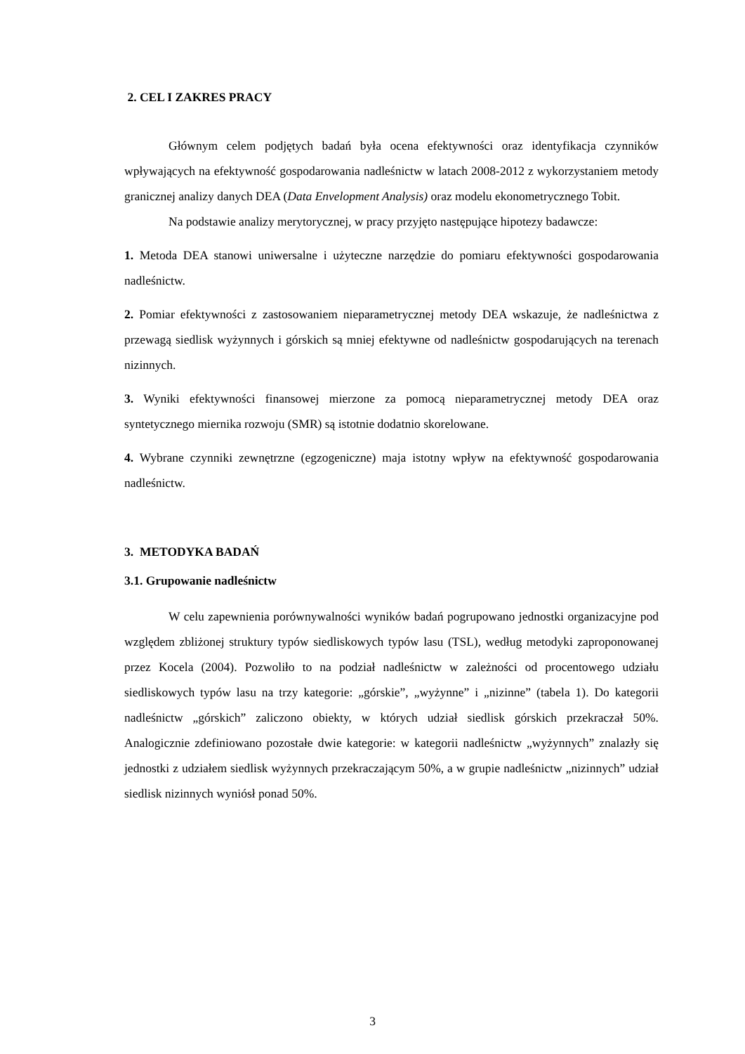2. CEL I ZAKRES PRACY
Głównym celem podjętych badań była ocena efektywności oraz identyfikacja czynników wpływających na efektywność gospodarowania nadleśnictw w latach 2008-2012 z wykorzystaniem metody granicznej analizy danych DEA (Data Envelopment Analysis) oraz modelu ekonometrycznego Tobit.
Na podstawie analizy merytorycznej, w pracy przyjęto następujące hipotezy badawcze:
1. Metoda DEA stanowi uniwersalne i użyteczne narzędzie do pomiaru efektywności gospodarowania nadleśnictw.
2. Pomiar efektywności z zastosowaniem nieparametrycznej metody DEA wskazuje, że nadleśnictwa z przewagą siedlisk wyżynnych i górskich są mniej efektywne od nadleśnictw gospodarujących na terenach nizinnych.
3. Wyniki efektywności finansowej mierzone za pomocą nieparametrycznej metody DEA oraz syntetycznego miernika rozwoju (SMR) są istotnie dodatnio skorelowane.
4. Wybrane czynniki zewnętrzne (egzogeniczne) maja istotny wpływ na efektywność gospodarowania nadleśnictw.
3. METODYKA BADAŃ
3.1. Grupowanie nadleśnictw
W celu zapewnienia porównywalności wyników badań pogrupowano jednostki organizacyjne pod względem zbliżonej struktury typów siedliskowych typów lasu (TSL), według metodyki zaproponowanej przez Kocela (2004). Pozwoliło to na podział nadleśnictw w zależności od procentowego udziału siedliskowych typów lasu na trzy kategorie: „górskie”, „wyżynne” i „nizinne” (tabela 1). Do kategorii nadleśnictw „górskich” zaliczono obiekty, w których udział siedlisk górskich przekraczał 50%. Analogicznie zdefiniowano pozostałe dwie kategorie: w kategorii nadleśnictw „wyżynnych” znalazły się jednostki z udziałem siedlisk wyżynnych przekraczającym 50%, a w grupie nadleśnictw „nizinnych” udział siedlisk nizinnych wyniósł ponad 50%.
3